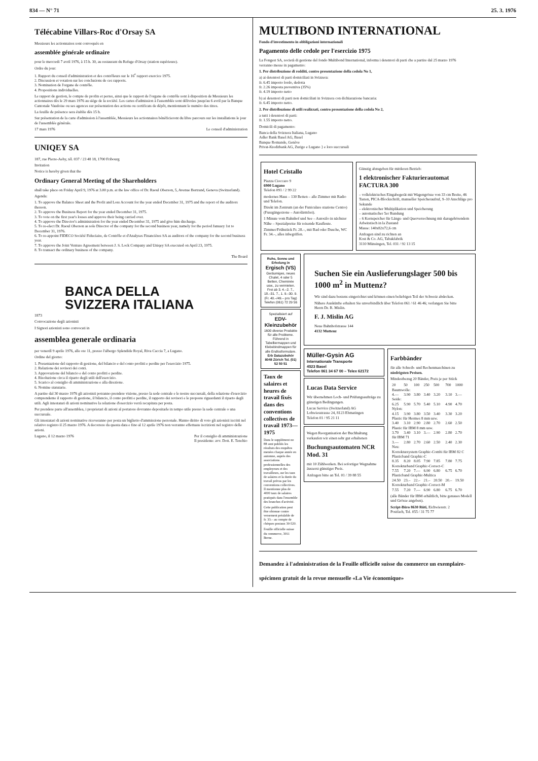834 — N° 71 25. 3. 1976
Télécabine Villars-Roc d'Orsay SA
Messieurs les actionnaires sont convoqués en
assemblée générale ordinaire
pour le mercredi 7 avril 1976, à 15 h. 30, au restaurant du Refuge d'Orsay (station supérieure).
Ordre du jour:
1. Rapport du conseil d'administration et des contrôleurs sur le 16<sup>e</sup> rapport exercice 1975.
2. Discussion et votation sur les conclusions de ces rapports.
3. Nomination de l'organe de contrôle.
4. Propositions individuelles.
Le rapport de gestion, le compte de profits et pertes, ainsi que le rapport de l'organe de contrôle sont à disposition de Messieurs les actionnaires dès le 29 mars 1976 au siège de la société. Les cartes d'admission à l'assemblée sont délivrées jusqu'au 6 avril par la Banque Cantonale Vaudoise ou ses agences sur présentation des actions ou certificats de dépôt, mentionnant le numéro des titres.
La feuille de présence sera établie dès 15 h.
Sur présentation de la carte d'admission à l'assemblée, Messieurs les actionnaires bénéficieront du libre parcours sur les installations le jour de l'assemblée générale.
17 mars 1976 Le conseil d'administration
UNIQEY SA
187, rue Pierre-Aeby, tél. 037 / 23 48 18, 1700 Fribourg
Invitation
Notice is hereby given that the
Ordinary General Meeting of the Shareholders
shall take place on Friday April 9, 1976 at 3.00 p.m. at the law office of Dr. Raoul Oberson, 5, Avenue Bertrand, Geneva (Switzerland).
Agenda:
1. To approve the Balance Sheet and the Profit and Loss Account for the year ended December 31, 1975 and the report of the auditors thereon.
2. To approve the Business Report for the year ended December 31, 1975.
3. To vote on the first year's losses and approve their being carried over.
4. To approve the Director's administration for the year ended December 31, 1975 and give him discharge.
5. To re-elect Dr. Raoul Oberson as sole Director of the company for the second business year, namely for the period January 1st to December 31, 1976.
6. To re-appoint FIDECO Société Fiduciaire, de Contrôle et d'Analyses Financières SA as auditors of the company for the second business year.
7. To approve the Joint Venture Agreement between J. S. Lock Company and Uniqey SA executed on April 23, 1975.
8. To transact the ordinary business of the company.
The Board
BANCA DELLA
SVIZZERA ITALIANA
1873
Convocazione degli azionisti
I Signori azionisti sono convocati in
assemblea generale ordinaria
per venerdì 9 aprile 1976, alle ore 11, presso l'albergo Splendide Royal, Riva Caccia 7, a Lugano.
Ordine del giorno:
1. Presentazione del rapporto di gestione, del bilancio e del conto profitti e perdite per l'esercizio 1975.
2. Relazione dei revisori dei conti.
3. Approvazione del bilancio e del conto profitti e perdite.
4. Risoluzione circa il riparto degli utili dell'esercizio.
5. Scarico al consiglio di amministrazione e alla direzione.
6. Nomine statutarie.
A partire dal 30 marzo 1976 gli azionisti potranno prendere visione, presso la sede centrale e le nostre succursali, della relazione d'esercizio comprendente il rapporto di gestione, il bilancio, il conto profitti e perdite, il rapporto dei revisori e le proposte riguardanti il riparto degli utili. Agli intestatari di azioni nominative la relazione d'esercizio verrà recapitata per posta.
Per prendere parte all'assemblea, i proprietari di azioni al portatore dovranno depositarle in tempo utile presso la sede centrale o una succursale.
Gli intestatari di azioni nominative riceveranno per posta un biglietto d'ammissione personale. Hanno diritto di voto gli azionisti iscritti nel relativo registro il 25 marzo 1976. A decorrere da questa data e fino al 12 aprile 1976 non verranno effettuate iscrizioni nel registro delle azioni.
Lugano, il 12 marzo 1976 Per il consiglio di amministrazione
Il presidente: avv. Dott. E. Tenchio
MULTIBOND INTERNATIONAL
Fondo d'investimento in obbligazioni internazionali
Pagamento delle cedole per l'esercizio 1975
La Fongest SA, società di gestione del fondo Multibond International, informa i detentori di parti che a partire dal 25 marzo 1976
verranno messe in pagamento:
1. Per distribuzione di redditi, contro presentazione della cedola No 1,
a) ai detentori di parti domiciliati in Svizzera:
fr. 6.45 importo lordo, dedotta
fr. 2.26 imposta preventiva (35%)
fr. 4.19 importo netto
b) ai detentori di parti non domiciliati in Svizzera con dichiarazione bancaria:
fr. 6.45 importo netto.
2. Per distribuzione di utili realizzati, contro presentazione della cedola No 2,
a tutti i detentori di parti:
fr. 1.55 importo netto.
Domicili di pagamento:
Banca della Svizzera Italiana, Lugano
Adler Bank Basel AG, Basel
Banque Romande, Genève
Privat-Kreditbank AG, Zurigo e Lugano } e loro succursali
Hotel Cristallo
Piazza Cioccaro 9
6900 Lugano
Telefon 091 / 2 99 22
modernes Haus – 130 Betten – alle Zimmer mit Radio und Telefon.
Direkt im Zentrum (an der Funiculare stazione Centro) (Fussgängerzone – Autolärmfrei).
1 Minute vom Bahnhof und See – Autosilo in nächster Nähe – Spezialpreise für reisende Kaufleute.
Zimmer/Frühstück Fr. 28.–, mit Bad oder Dusche, WC Fr. 34.–, alles inbegriffen.
Günstig abzugeben für mittleren Betrieb:
1 elektronischer Fakturierautomat FACTURA 300
– vollelektrisches Eingabegerät mit Wagengrösse von 33 cm Breite, 46 Tasten, PICA-Blockschrift, manueller Speicheraufruf, 9–10 Anschläge pro Sekunde
– elektronischer Multiplikation und Speicherung
– automatischer 5er Rundung
– 6 Kernspeicher für Längs- und Querverrechnung mit dazugehörendem Arbeitstisch in la Zustand
Masse: 140x82x72,6 cm
Anfragen sind zu richten an
Kost & Co. AG, Tabakfabrik
3110 Münsingen, Tel. 031 / 92 13 15
Ruhe, Sonne und Erholung in
Ergisch (VS)
Geräumiges, neues Chalet, 4 oder 5 Betten, Cheminée usw., zu vermieten. Frei ab 3. 4.–2. 7., 18.–31. 7., 1. 9.–30. 9. (Fr. 40.–/49.– pro Tag)
Telefon (061) 72 29 56
Spezialisiert auf
EDV-Kleinzubehör
1600 diverse Produkte für alle Probleme. Führend in Tabelliermappen und Klebebindmappen für alle Endlosformulare.
Erb Datazubehör 8048 Zürich Tel. (01) 52 50 51
Taux de salaires et heures de travail fixés dans des conventions collectives de travail 1973—1975
Dans le supplément no 88 sont publiés les résultats des enquêtes menées chaque année en automne, auprès des associations professionnelles des employeurs et des travailleurs, sur les taux de salaires et la durée du travail prévus par les conventions collectives. Il mentionne plus de 4000 taux de salaires pratiqués dans l'ensemble des branches d'activité.
Cette publication peut être obtenue contre versement préalable de fr. 33.– au compte de chèques postaux 30-520.
Feuille officielle suisse du commerce, 3011 Berne.
Suchen Sie ein Auslieferungslager 500 bis 1000 m<sup>2</sup> in Muttenz?
Wir sind dazu bestens eingerichtet und können einen beliebigen Teil der Schweiz abdecken.
Nähere Auskünfte erhalten Sie unverbindlich über Telefon 061 / 61 46 46; verlangen Sie bitte Herrn Dr. R. Mislin.
F. J. Mislin AG
Neue Bahnhofstrasse 144
4132 Muttenz
Müller-Gysin AG
Internationale Transporte
4023 Basel
Telefon 061 34 67 00 – Telex 62172
Lucas Data Service
Wir übernehmen Loch- und Prüfungsaufträge zu günstigen Bedingungen.
Lucas Service (Switzerland) AG
Lohwiesstrasse 24, 8123 Ebmatingen
Telefon 01 / 95 21 11
Wegen Reorganisation der Buchhaltung verkaufen wir einen sehr gut erhaltenen
Buchungsautomaten NCR Mod. 31
mit 10 Zählwerken. Bei sofortiger Wegnahme äusserst günstiger Preis.
Anfragen bitte an Tel. 01 / 39 88 55
Farbbänder
für alle Schreib- und Rechenmaschinen zu niedrigsten Preisen.
Mindestbezug 20 Bänder, Preis je per Stück
| 20 | 50 | 100 | 250 | 500 | 700 | 1000 |
| Baumwolle: | | | | | | |
| 4.— | 3.90 | 3.80 | 3.40 | 3.20 | 3.10 | 3.— |
| Seide: | | | | | | |
| 6.25 | 5.90 | 5.70 | 5.40 | 5.10 | 4.90 | 4.70 |
| Nylon: | | | | | | |
| 4.15 | 3.90 | 3.80 | 3.50 | 3.40 | 3.30 | 3.20 |
| Plastic für Hermes 8 mm usw. | | | | | | |
| 3.40 | 3.10 | 2.90 | 2.80 | 2.70 | 2.60 | 2.50 |
| Plastic für IBM 8 mm usw. | | | | | | |
| 3.70 | 3.40 | 3.10 | 3.— | 2.90 | 2.80 | 2.70 |
| für IBM 71 | | | | | | |
| 3.— | 2.80 | 2.70 | 2.60 | 2.50 | 2.40 | 2.30 |
| Neu: Korrektursystem Graphic-Combi für IBM 82 C Plasticband Graphic-C | | | | | | |
| 8.35 | 8.20 | 8.05 | 7.90 | 7.85 | 7.80 | 7.75 |
| Korrekturband Graphic-Correct-C | | | | | | |
| 7.55 | 7.20 | 7.— | 6.90 | 6.80 | 6.75 | 6.70 |
| Plasticband Graphic-Multica | | | | | | |
| 24.50 | 23.– | 22.– | 21.– | 20.50 | 20.– | 19.50 |
| Korrekturband Graphic-Correct-M | | | | | | |
| 7.55 | 7.20 | 7.— | 6.90 | 6.80 | 6.75 | 6.70 |
(alle Bänder für IBM erhältlich, bitte genaues Modell und Grösse angeben).
Script-Büro 8630 Rüti, Eichwiesstr. 2
Postfach, Tel. 055 / 31 75 77
Demandez à l'administration de la Feuille officielle suisse du commerce un exemplaire-spécimen gratuit de la revue mensuelle «La Vie économique»